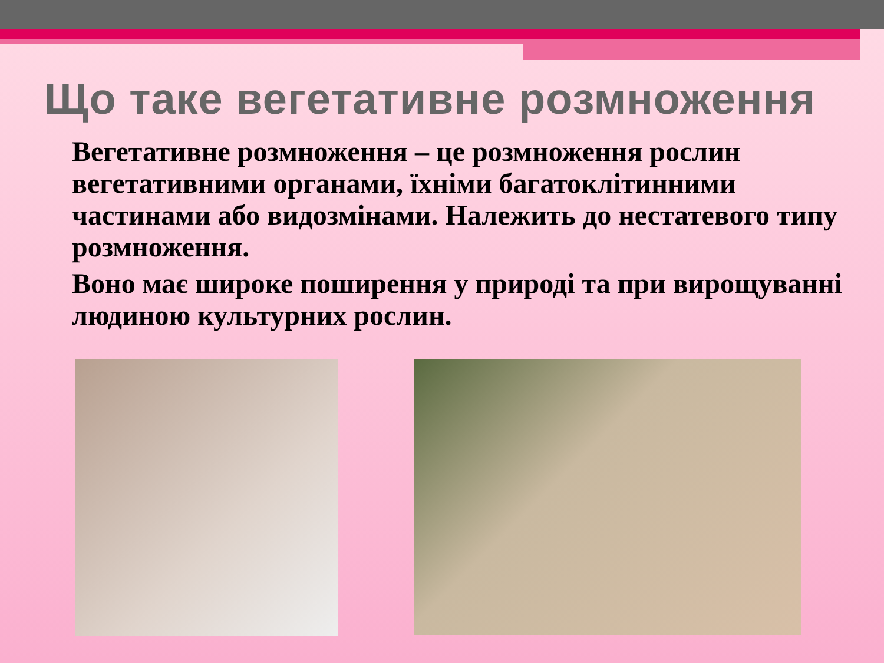Що таке вегетативне розмноження
Вегетативне розмноження – це розмноження рослин вегетативними органами, їхніми багатоклітинними частинами або видозмінами. Належить до нестатевого типу розмноження.
Воно має широке поширення у природі та при вирощуванні людиною культурних рослин.